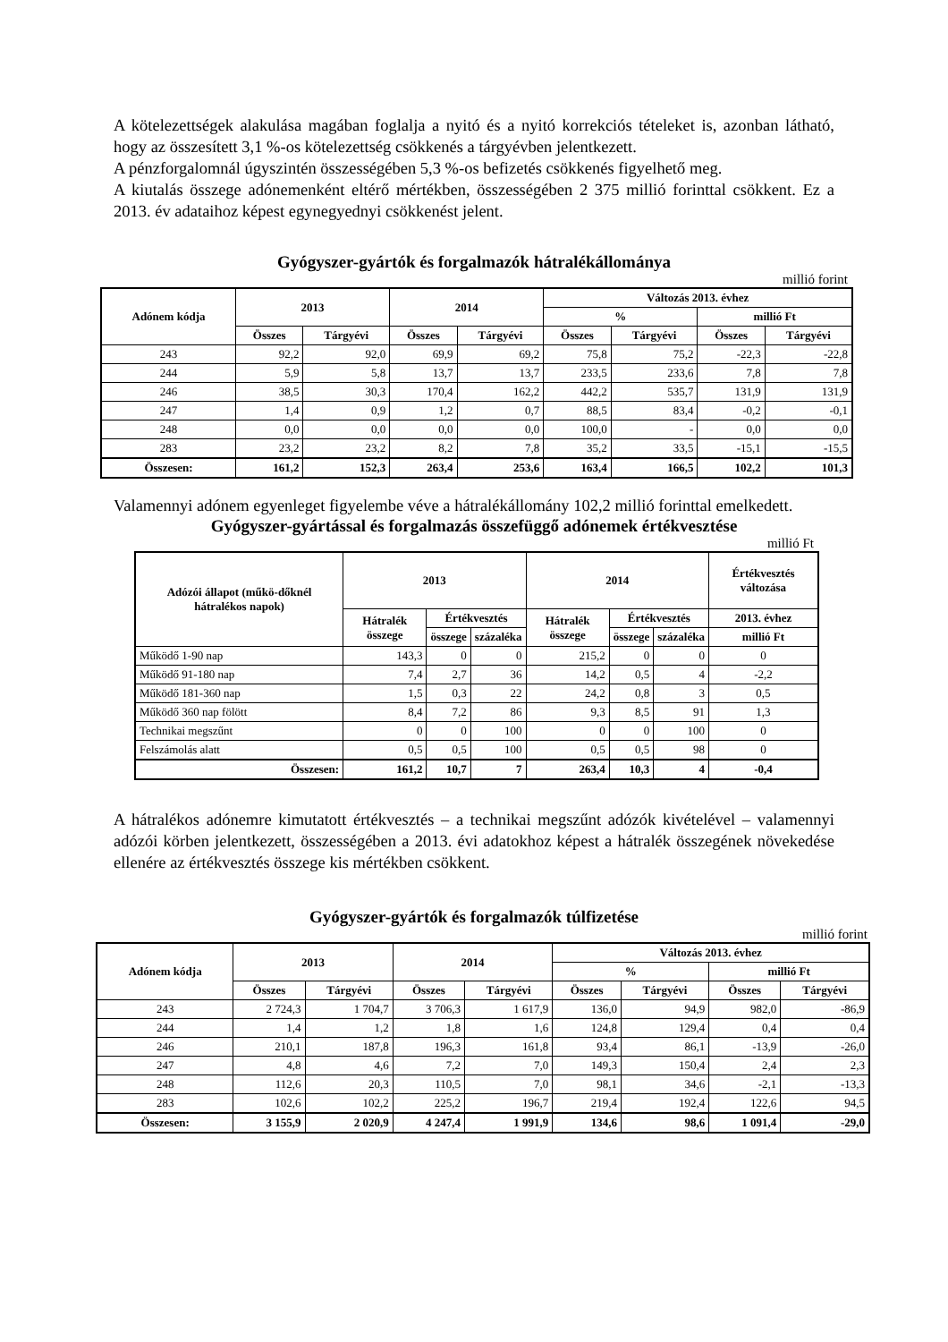A kötelezettségek alakulása magában foglalja a nyitó és a nyitó korrekciós tételeket is, azonban látható, hogy az összesített 3,1 %-os kötelezettség csökkenés a tárgyévben jelentkezett.
A pénzforgalomnál úgyszintén összességében 5,3 %-os befizetés csökkenés figyelhető meg.
A kiutalás összege adónemenként eltérő mértékben, összességében 2 375 millió forinttal csökkent. Ez a 2013. év adataihoz képest egynegyednyi csökkenést jelent.
Gyógyszer-gyártók és forgalmazók hátralékállománya
millió forint
| Adónem kódja | 2013 | | 2014 | | Változás 2013. évhez | | | |
| --- | --- | --- | --- | --- | --- | --- | --- | --- |
| | | | | | % | | millió Ft | |
| | Összes | Tárgyévi | Összes | Tárgyévi | Összes | Tárgyévi | Összes | Tárgyévi |
| 243 | 92,2 | 92,0 | 69,9 | 69,2 | 75,8 | 75,2 | -22,3 | -22,8 |
| 244 | 5,9 | 5,8 | 13,7 | 13,7 | 233,5 | 233,6 | 7,8 | 7,8 |
| 246 | 38,5 | 30,3 | 170,4 | 162,2 | 442,2 | 535,7 | 131,9 | 131,9 |
| 247 | 1,4 | 0,9 | 1,2 | 0,7 | 88,5 | 83,4 | -0,2 | -0,1 |
| 248 | 0,0 | 0,0 | 0,0 | 0,0 | 100,0 | - | 0,0 | 0,0 |
| 283 | 23,2 | 23,2 | 8,2 | 7,8 | 35,2 | 33,5 | -15,1 | -15,5 |
| Összesen: | 161,2 | 152,3 | 263,4 | 253,6 | 163,4 | 166,5 | 102,2 | 101,3 |
Valamennyi adónem egyenleget figyelembe véve a hátralékállomány 102,2 millió forinttal emelkedett.
Gyógyszer-gyártással és forgalmazás összefüggő adónemek értékvesztése
millió Ft
| Adózói állapot (műkö-dőknél hátralékos napok) | 2013 | | | 2014 | | | Értékvesztés változása |
| --- | --- | --- | --- | --- | --- | --- | --- |
| | Hátralék összege | Értékvesztés | | Hátralék összege | Értékvesztés | | 2013. évhez |
| | | összege | százaléka | | összege | százaléka | millió Ft |
| Működő 1-90 nap | 143,3 | 0 | 0 | 215,2 | 0 | 0 | 0 |
| Működő 91-180 nap | 7,4 | 2,7 | 36 | 14,2 | 0,5 | 4 | -2,2 |
| Működő 181-360 nap | 1,5 | 0,3 | 22 | 24,2 | 0,8 | 3 | 0,5 |
| Működő 360 nap fölött | 8,4 | 7,2 | 86 | 9,3 | 8,5 | 91 | 1,3 |
| Technikai megszűnt | 0 | 0 | 100 | 0 | 0 | 100 | 0 |
| Felszámolás alatt | 0,5 | 0,5 | 100 | 0,5 | 0,5 | 98 | 0 |
| Összesen: | 161,2 | 10,7 | 7 | 263,4 | 10,3 | 4 | -0,4 |
A hátralékos adónemre kimutatott értékvesztés – a technikai megszűnt adózók kivételével – valamennyi adózói körben jelentkezett, összességében a 2013. évi adatokhoz képest a hátralék összegének növekedése ellenére az értékvesztés összege kis mértékben csökkent.
Gyógyszer-gyártók és forgalmazók túlfizetése
millió forint
| Adónem kódja | 2013 | | 2014 | | Változás 2013. évhez | | | |
| --- | --- | --- | --- | --- | --- | --- | --- | --- |
| | | | | | % | | millió Ft | |
| | Összes | Tárgyévi | Összes | Tárgyévi | Összes | Tárgyévi | Összes | Tárgyévi |
| 243 | 2 724,3 | 1 704,7 | 3 706,3 | 1 617,9 | 136,0 | 94,9 | 982,0 | -86,9 |
| 244 | 1,4 | 1,2 | 1,8 | 1,6 | 124,8 | 129,4 | 0,4 | 0,4 |
| 246 | 210,1 | 187,8 | 196,3 | 161,8 | 93,4 | 86,1 | -13,9 | -26,0 |
| 247 | 4,8 | 4,6 | 7,2 | 7,0 | 149,3 | 150,4 | 2,4 | 2,3 |
| 248 | 112,6 | 20,3 | 110,5 | 7,0 | 98,1 | 34,6 | -2,1 | -13,3 |
| 283 | 102,6 | 102,2 | 225,2 | 196,7 | 219,4 | 192,4 | 122,6 | 94,5 |
| Összesen: | 3 155,9 | 2 020,9 | 4 247,4 | 1 991,9 | 134,6 | 98,6 | 1 091,4 | -29,0 |